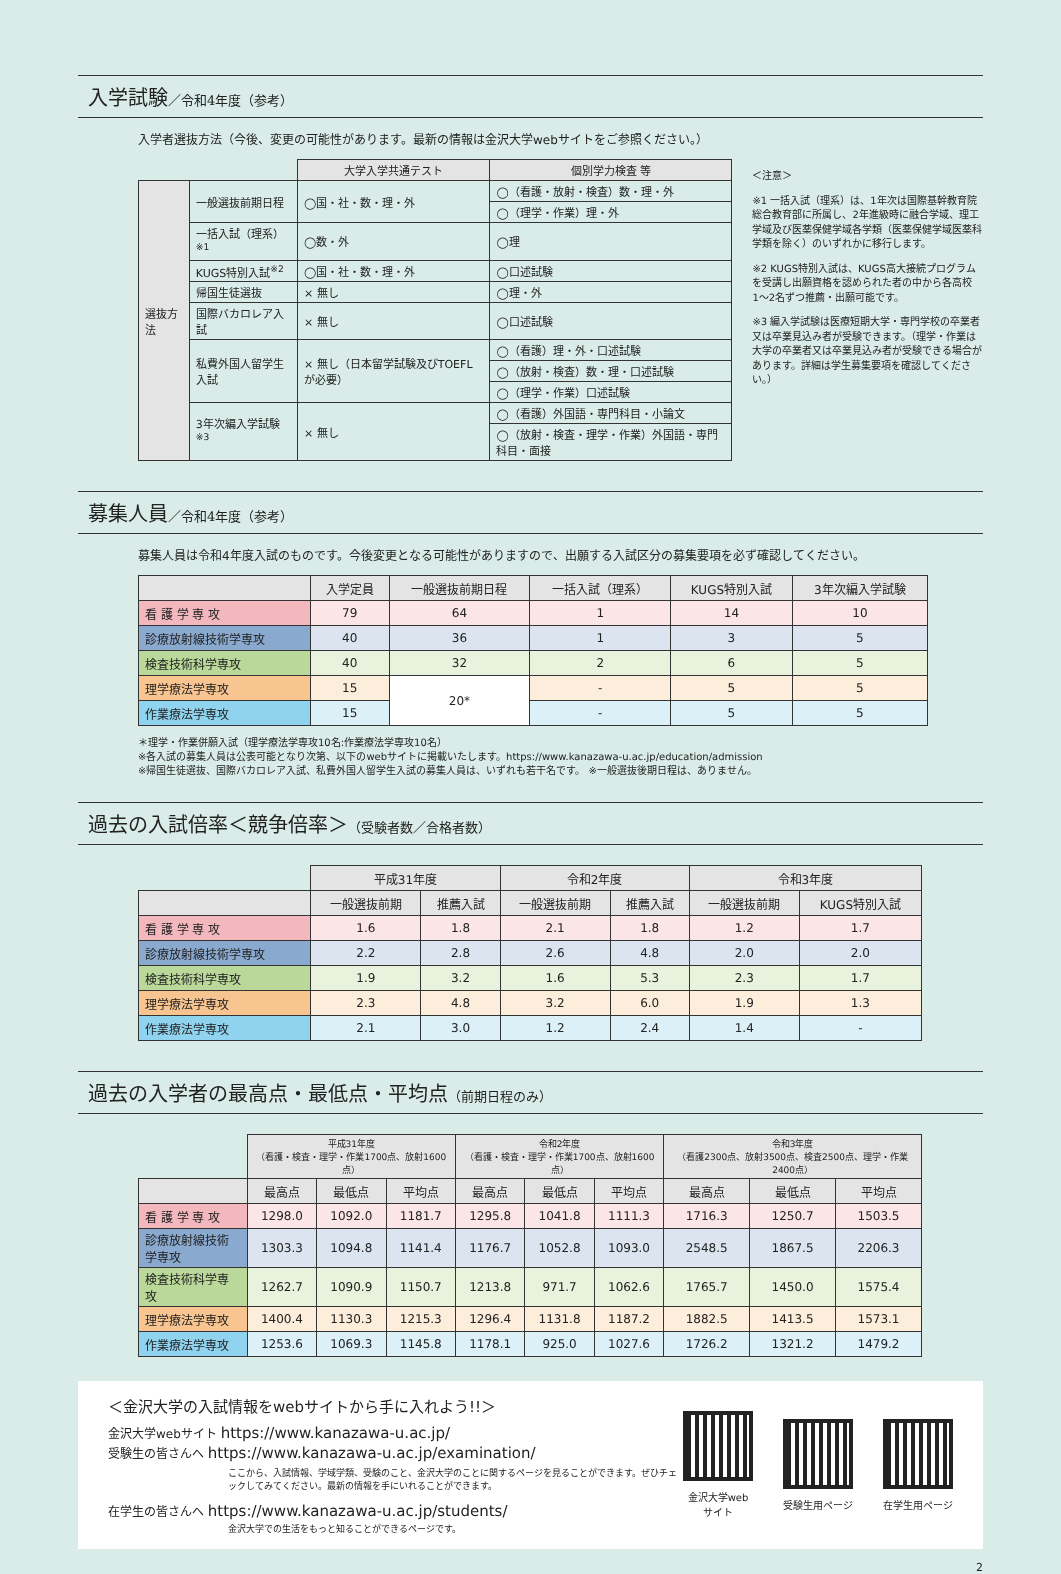入学試験／令和4年度（参考）
入学者選抜方法（今後、変更の可能性があります。最新の情報は金沢大学webサイトをご参照ください。）
| | | 大学入学共通テスト | 個別学力検査 等 |
| --- | --- | --- | --- |
| 選抜方法 | 一般選抜前期日程 | ◯国・社・数・理・外 | ◯（看護・放射・検査）数・理・外 |
| | | | ◯（理学・作業）理・外 |
| | 一括入試（理系）<sup>※1</sup> | ◯数・外 | ◯理 |
| | KUGS特別入試<sup>※2</sup> | ◯国・社・数・理・外 | ◯口述試験 |
| | 帰国生徒選抜 | × 無し | ◯理・外 |
| | 国際バカロレア入試 | × 無し | ◯口述試験 |
| | 私費外国人留学生入試 | × 無し（日本留学試験及びTOEFLが必要） | ◯（看護）理・外・口述試験 |
| | | | ◯（放射・検査）数・理・口述試験 |
| | | | ◯（理学・作業）口述試験 |
| | 3年次編入学試験<sup>※3</sup> | × 無し | ◯（看護）外国語・専門科目・小論文 |
| | | | ◯（放射・検査・理学・作業）外国語・専門科目・面接 |
＜注意＞
※1 一括入試（理系）は、1年次は国際基幹教育院総合教育部に所属し、2年進級時に融合学域、理工学域及び医薬保健学域各学類（医薬保健学域医薬科学類を除く）のいずれかに移行します。
※2 KUGS特別入試は、KUGS高大接続プログラムを受講し出願資格を認められた者の中から各高校1〜2名ずつ推薦・出願可能です。
※3 編入学試験は医療短期大学・専門学校の卒業者又は卒業見込み者が受験できます。（理学・作業は大学の卒業者又は卒業見込み者が受験できる場合があります。詳細は学生募集要項を確認してください。）
募集人員／令和4年度（参考）
募集人員は令和4年度入試のものです。今後変更となる可能性がありますので、出願する入試区分の募集要項を必ず確認してください。
| | 入学定員 | 一般選抜前期日程 | 一括入試（理系） | KUGS特別入試 | 3年次編入学試験 |
| --- | --- | --- | --- | --- | --- |
| 看 護 学 専 攻 | 79 | 64 | 1 | 14 | 10 |
| 診療放射線技術学専攻 | 40 | 36 | 1 | 3 | 5 |
| 検査技術科学専攻 | 40 | 32 | 2 | 6 | 5 |
| 理学療法学専攻 | 15 | 20* | - | 5 | 5 |
| 作業療法学専攻 | 15 | | - | 5 | 5 |
＊理学・作業併願入試（理学療法学専攻10名:作業療法学専攻10名）
※各入試の募集人員は公表可能となり次第、以下のwebサイトに掲載いたします。https://www.kanazawa-u.ac.jp/education/admission
※帰国生徒選抜、国際バカロレア入試、私費外国人留学生入試の募集人員は、いずれも若干名です。 ※一般選抜後期日程は、ありません。
過去の入試倍率＜競争倍率＞（受験者数／合格者数）
| | 平成31年度 | | 令和2年度 | | 令和3年度 | |
| --- | --- | --- | --- | --- | --- | --- |
| | 一般選抜前期 | 推薦入試 | 一般選抜前期 | 推薦入試 | 一般選抜前期 | KUGS特別入試 |
| 看 護 学 専 攻 | 1.6 | 1.8 | 2.1 | 1.8 | 1.2 | 1.7 |
| 診療放射線技術学専攻 | 2.2 | 2.8 | 2.6 | 4.8 | 2.0 | 2.0 |
| 検査技術科学専攻 | 1.9 | 3.2 | 1.6 | 5.3 | 2.3 | 1.7 |
| 理学療法学専攻 | 2.3 | 4.8 | 3.2 | 6.0 | 1.9 | 1.3 |
| 作業療法学専攻 | 2.1 | 3.0 | 1.2 | 2.4 | 1.4 | - |
過去の入学者の最高点・最低点・平均点（前期日程のみ）
| | 平成31年度 （看護・検査・理学・作業1700点、放射1600点） | | | 令和2年度 （看護・検査・理学・作業1700点、放射1600点） | | | 令和3年度 （看護2300点、放射3500点、検査2500点、理学・作業2400点） | | |
| --- | --- | --- | --- | --- | --- | --- | --- | --- | --- |
| | 最高点 | 最低点 | 平均点 | 最高点 | 最低点 | 平均点 | 最高点 | 最低点 | 平均点 |
| 看 護 学 専 攻 | 1298.0 | 1092.0 | 1181.7 | 1295.8 | 1041.8 | 1111.3 | 1716.3 | 1250.7 | 1503.5 |
| 診療放射線技術学専攻 | 1303.3 | 1094.8 | 1141.4 | 1176.7 | 1052.8 | 1093.0 | 2548.5 | 1867.5 | 2206.3 |
| 検査技術科学専攻 | 1262.7 | 1090.9 | 1150.7 | 1213.8 | 971.7 | 1062.6 | 1765.7 | 1450.0 | 1575.4 |
| 理学療法学専攻 | 1400.4 | 1130.3 | 1215.3 | 1296.4 | 1131.8 | 1187.2 | 1882.5 | 1413.5 | 1573.1 |
| 作業療法学専攻 | 1253.6 | 1069.3 | 1145.8 | 1178.1 | 925.0 | 1027.6 | 1726.2 | 1321.2 | 1479.2 |
＜金沢大学の入試情報をwebサイトから手に入れよう!!＞
金沢大学webサイト https://www.kanazawa-u.ac.jp/
受験生の皆さんへ https://www.kanazawa-u.ac.jp/examination/
ここから、入試情報、学域学類、受験のこと、金沢大学のことに関するページを見ることができます。ぜひチェックしてみてください。最新の情報を手にいれることができます。
在学生の皆さんへ https://www.kanazawa-u.ac.jp/students/
金沢大学での生活をもっと知ることができるページです。
金沢大学webサイト 受験生用ページ 在学生用ページ
2